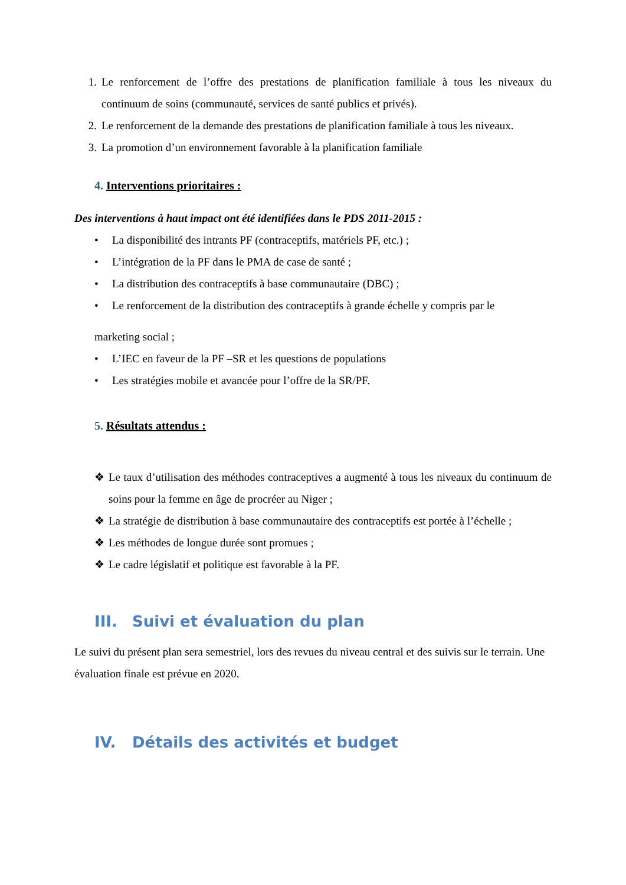1. Le renforcement de l’offre des prestations de planification familiale à tous les niveaux du continuum de soins (communauté, services de santé publics et privés).
2. Le renforcement de la demande des prestations de planification familiale à tous les niveaux.
3. La promotion d’un environnement favorable à la planification familiale
4. Interventions prioritaires :
Des interventions à haut impact ont été identifiées dans le PDS 2011-2015 :
• La disponibilité des intrants PF (contraceptifs, matériels PF, etc.) ;
• L’intégration de la PF dans le PMA de case de santé ;
• La distribution des contraceptifs à base communautaire (DBC) ;
• Le renforcement de la distribution des contraceptifs à grande échelle y compris par le
marketing social ;
• L’IEC en faveur de la PF –SR et les questions de populations
• Les stratégies mobile et avancée pour l’offre de la SR/PF.
5. Résultats attendus :
❖ Le taux d’utilisation des méthodes contraceptives a augmenté à tous les niveaux du continuum de soins pour la femme en âge de procréer au Niger ;
❖ La stratégie de distribution à base communautaire des contraceptifs est portée à l’échelle ;
❖ Les méthodes de longue durée sont promues ;
❖ Le cadre législatif et politique est favorable à la PF.
III. Suivi et évaluation du plan
Le suivi du présent plan sera semestriel, lors des revues du niveau central et des suivis sur le terrain. Une évaluation finale est prévue en 2020.
IV. Détails des activités et budget